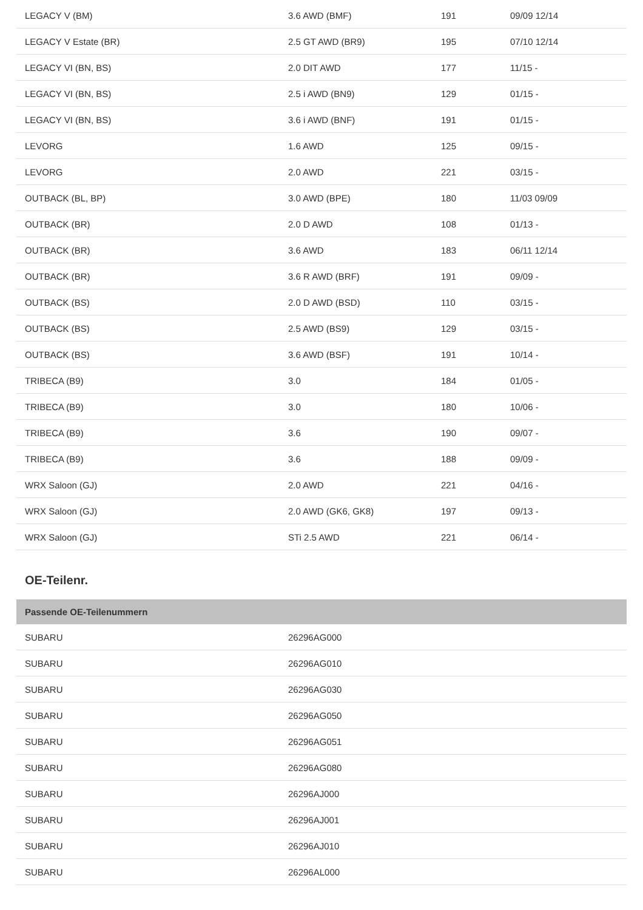| LEGACY V (BM) | 3.6 AWD (BMF) | 191 | 09/09 12/14 |
| LEGACY V Estate (BR) | 2.5 GT AWD (BR9) | 195 | 07/10 12/14 |
| LEGACY VI (BN, BS) | 2.0 DIT AWD | 177 | 11/15 - |
| LEGACY VI (BN, BS) | 2.5 i AWD (BN9) | 129 | 01/15 - |
| LEGACY VI (BN, BS) | 3.6 i AWD (BNF) | 191 | 01/15 - |
| LEVORG | 1.6 AWD | 125 | 09/15 - |
| LEVORG | 2.0 AWD | 221 | 03/15 - |
| OUTBACK (BL, BP) | 3.0 AWD (BPE) | 180 | 11/03 09/09 |
| OUTBACK (BR) | 2.0 D AWD | 108 | 01/13 - |
| OUTBACK (BR) | 3.6 AWD | 183 | 06/11 12/14 |
| OUTBACK (BR) | 3.6 R AWD (BRF) | 191 | 09/09 - |
| OUTBACK (BS) | 2.0 D AWD (BSD) | 110 | 03/15 - |
| OUTBACK (BS) | 2.5 AWD (BS9) | 129 | 03/15 - |
| OUTBACK (BS) | 3.6 AWD (BSF) | 191 | 10/14 - |
| TRIBECA (B9) | 3.0 | 184 | 01/05 - |
| TRIBECA (B9) | 3.0 | 180 | 10/06 - |
| TRIBECA (B9) | 3.6 | 190 | 09/07 - |
| TRIBECA (B9) | 3.6 | 188 | 09/09 - |
| WRX Saloon (GJ) | 2.0 AWD | 221 | 04/16 - |
| WRX Saloon (GJ) | 2.0 AWD (GK6, GK8) | 197 | 09/13 - |
| WRX Saloon (GJ) | STi 2.5 AWD | 221 | 06/14 - |
OE-Teilenr.
| Passende OE-Teilenummern | |
| --- | --- |
| SUBARU | 26296AG000 |
| SUBARU | 26296AG010 |
| SUBARU | 26296AG030 |
| SUBARU | 26296AG050 |
| SUBARU | 26296AG051 |
| SUBARU | 26296AG080 |
| SUBARU | 26296AJ000 |
| SUBARU | 26296AJ001 |
| SUBARU | 26296AJ010 |
| SUBARU | 26296AL000 |